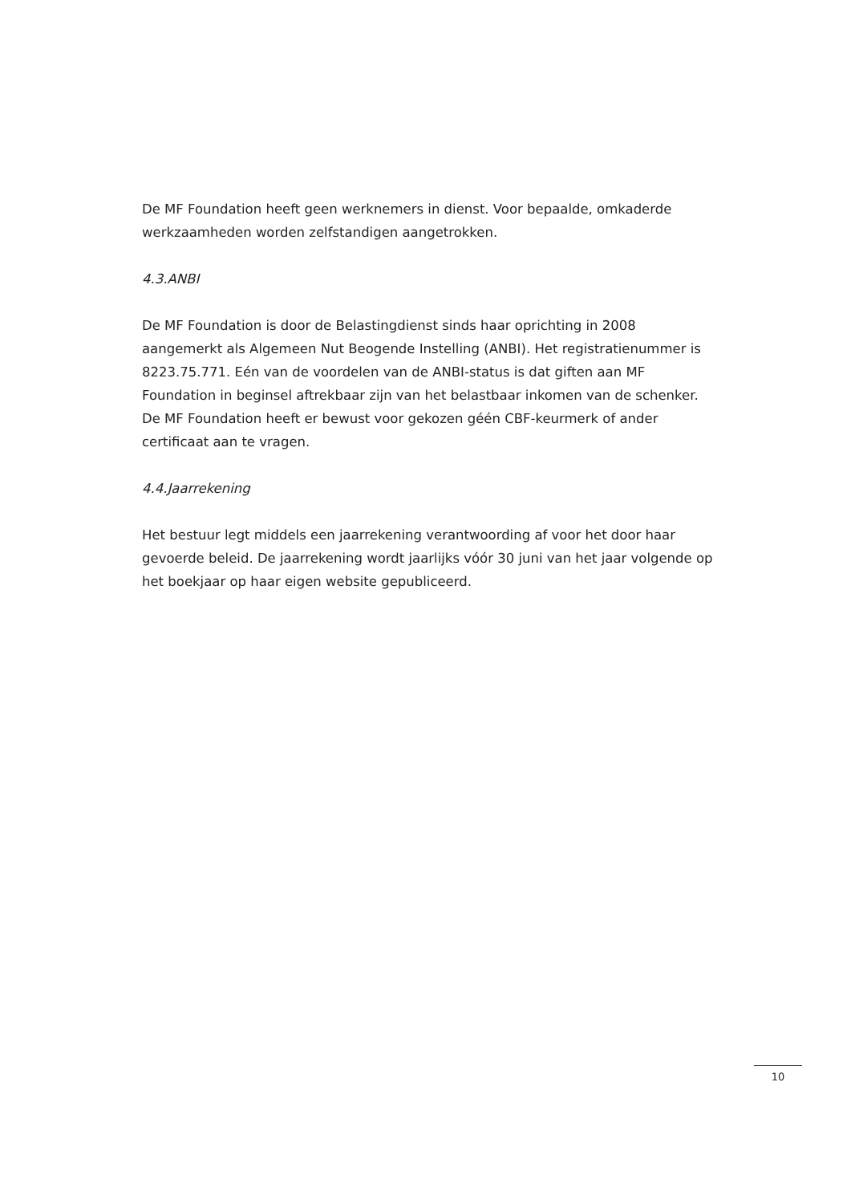De MF Foundation heeft geen werknemers in dienst. Voor bepaalde, omkaderde werkzaamheden worden zelfstandigen aangetrokken.
4.3.ANBI
De MF Foundation is door de Belastingdienst sinds haar oprichting in 2008 aangemerkt als Algemeen Nut Beogende Instelling (ANBI). Het registratienummer is 8223.75.771. Eén van de voordelen van de ANBI-status is dat giften aan MF Foundation in beginsel aftrekbaar zijn van het belastbaar inkomen van de schenker. De MF Foundation heeft er bewust voor gekozen géén CBF-keurmerk of ander certificaat aan te vragen.
4.4.Jaarrekening
Het bestuur legt middels een jaarrekening verantwoording af voor het door haar gevoerde beleid. De jaarrekening wordt jaarlijks vóór 30 juni van het jaar volgende op het boekjaar op haar eigen website gepubliceerd.
10